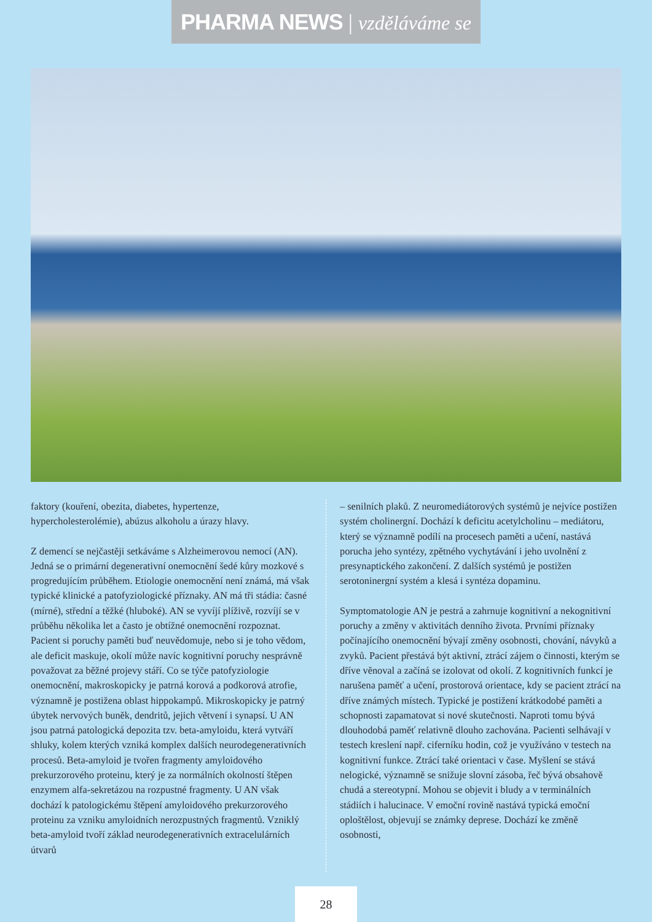PHARMA NEWS | vzděláváme se
faktory (kouření, obezita, diabetes, hypertenze, hypercholesterolémie), abúzus alkoholu a úrazy hlavy.
Z demencí se nejčastěji setkáváme s Alzheimerovou nemocí (AN). Jedná se o primární degenerativní onemocnění šedé kůry mozkové s progredujícím průběhem. Etiologie onemocnění není známá, má však typické klinické a patofyziologické příznaky. AN má tři stádia: časné (mírné), střední a těžké (hluboké). AN se vyvíjí plíživě, rozvíjí se v průběhu několika let a často je obtížné onemocnění rozpoznat. Pacient si poruchy paměti buď neuvědomuje, nebo si je toho vědom, ale deficit maskuje, okolí může navíc kognitivní poruchy nesprávně považovat za běžné projevy stáří. Co se týče patofyziologie onemocnění, makroskopicky je patrná korová a podkorová atrofie, významně je postižena oblast hippokampů. Mikroskopicky je patrný úbytek nervových buněk, dendritů, jejich větvení i synapsí. U AN jsou patrná patologická depozita tzv. beta-amyloidu, která vytváří shluky, kolem kterých vzniká komplex dalších neurodegenerativních procesů. Beta-amyloid je tvořen fragmenty amyloidového prekurzorového proteinu, který je za normálních okolností štěpen enzymem alfa-sekretázou na rozpustné fragmenty. U AN však dochází k patologickému štěpení amyloidového prekurzorového proteinu za vzniku amyloidních nerozpustných fragmentů. Vzniklý beta-amyloid tvoří základ neurodegenerativních extracelulárních útvarů
– senilních plaků. Z neuromediátorových systémů je nejvíce postižen systém cholinergní. Dochází k deficitu acetylcholinu – mediátoru, který se významně podílí na procesech paměti a učení, nastává porucha jeho syntézy, zpětného vychytávání i jeho uvolnění z presynaptického zakončení. Z dalších systémů je postižen serotoninergní systém a klesá i syntéza dopaminu.
Symptomatologie AN je pestrá a zahrnuje kognitivní a nekognitivní poruchy a změny v aktivitách denního života. Prvními příznaky počínajícího onemocnění bývají změny osobnosti, chování, návyků a zvyků. Pacient přestává být aktivní, ztrácí zájem o činnosti, kterým se dříve věnoval a začíná se izolovat od okolí. Z kognitivních funkcí je narušena paměť a učení, prostorová orientace, kdy se pacient ztrácí na dříve známých místech. Typické je postižení krátkodobé paměti a schopnosti zapamatovat si nové skutečnosti. Naproti tomu bývá dlouhodobá paměť relativně dlouho zachována. Pacienti selhávají v testech kreslení např. ciferníku hodin, což je využíváno v testech na kognitivní funkce. Ztrácí také orientaci v čase. Myšlení se stává nelogické, významně se snižuje slovní zásoba, řeč bývá obsahově chudá a stereotypní. Mohou se objevit i bludy a v terminálních stádiích i halucinace. V emoční rovině nastává typická emoční oploštělost, objevují se známky deprese. Dochází ke změně osobnosti,
28